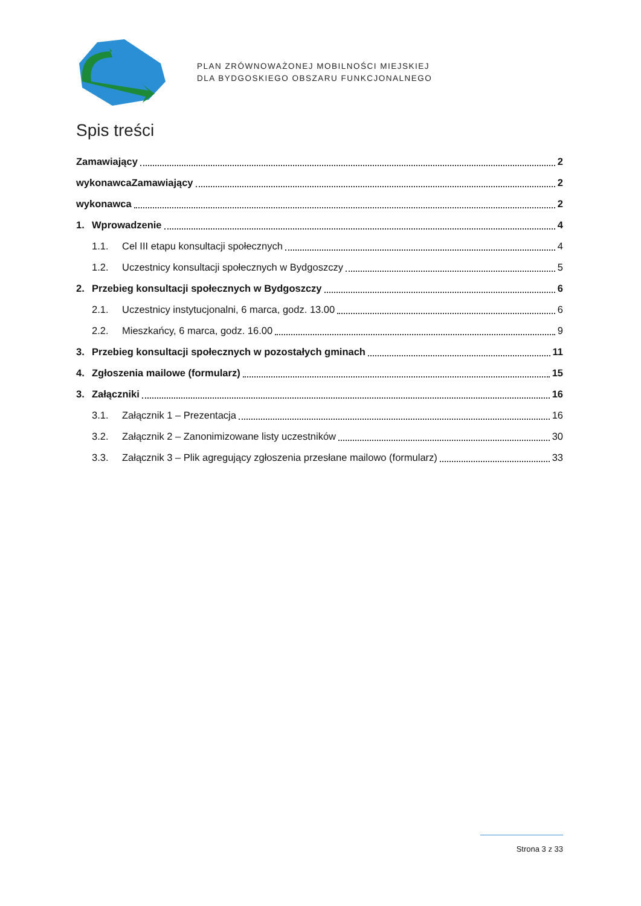PLAN ZRÓWNOWAŻONEJ MOBILNOŚCI MIEJSKIEJ
DLA BYDGOSKIEGO OBSZARU FUNKCJONALNEGO
Spis treści
Zamawiający 2
wykonawcaZamawiający 2
wykonawca 2
1. Wprowadzenie 4
1.1. Cel III etapu konsultacji społecznych 4
1.2. Uczestnicy konsultacji społecznych w Bydgoszczy 5
2. Przebieg konsultacji społecznych w Bydgoszczy 6
2.1. Uczestnicy instytucjonalni, 6 marca, godz. 13.00 6
2.2. Mieszkańcy, 6 marca, godz. 16.00 9
3. Przebieg konsultacji społecznych w pozostałych gminach 11
4. Zgłoszenia mailowe (formularz) 15
3. Załączniki 16
3.1. Załącznik 1 – Prezentacja 16
3.2. Załącznik 2 – Zanonimizowane listy uczestników 30
3.3. Załącznik 3 – Plik agregujący zgłoszenia przesłane mailowo (formularz) 33
Strona 3 z 33